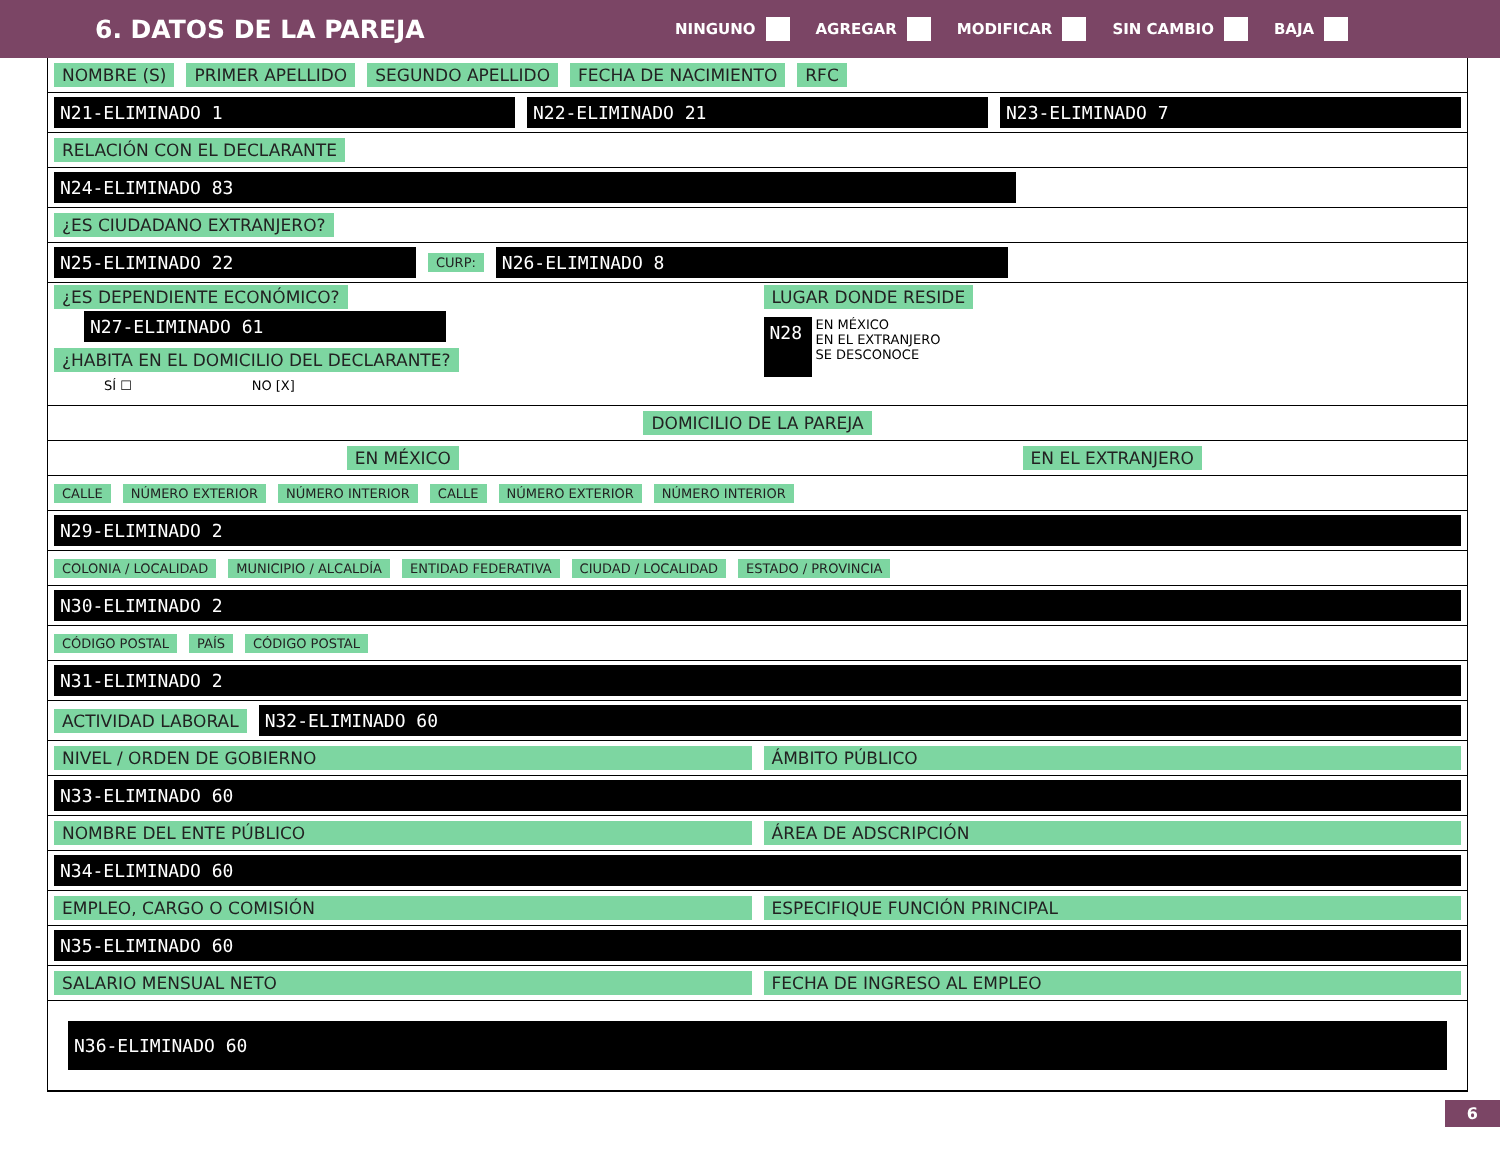6. DATOS DE LA PAREJA
NINGUNO AGREGAR MODIFICAR SIN CAMBIO BAJA
NOMBRE (S) PRIMER APELLIDO SEGUNDO APELLIDO FECHA DE NACIMIENTO RFC
N21-ELIMINADO 1 N22-ELIMINADO 21 N23-ELIMINADO 7
RELACIÓN CON EL DECLARANTE
N24-ELIMINADO 83
¿ES CIUDADANO EXTRANJERO?
N25-ELIMINADO 22 CURP: N26-ELIMINADO 8
¿ES DEPENDIENTE ECONÓMICO?
N27-ELIMINADO 61
¿HABITA EN EL DOMICILIO DEL DECLARANTE?
SÍ ☐ NO [X]
LUGAR DONDE RESIDE
N28 EN MÉXICO
EN EL EXTRANJERO
SE DESCONOCE
DOMICILIO DE LA PAREJA
EN MÉXICO EN EL EXTRANJERO
CALLE NÚMERO EXTERIOR NÚMERO INTERIOR CALLE NÚMERO EXTERIOR NÚMERO INTERIOR
N29-ELIMINADO 2
COLONIA / LOCALIDAD MUNICIPIO / ALCALDÍA ENTIDAD FEDERATIVA CIUDAD / LOCALIDAD ESTADO / PROVINCIA
N30-ELIMINADO 2
CÓDIGO POSTAL PAÍS CÓDIGO POSTAL
N31-ELIMINADO 2
ACTIVIDAD LABORAL N32-ELIMINADO 60
NIVEL / ORDEN DE GOBIERNO ÁMBITO PÚBLICO
N33-ELIMINADO 60
NOMBRE DEL ENTE PÚBLICO ÁREA DE ADSCRIPCIÓN
N34-ELIMINADO 60
EMPLEO, CARGO O COMISIÓN ESPECIFIQUE FUNCIÓN PRINCIPAL
N35-ELIMINADO 60
SALARIO MENSUAL NETO FECHA DE INGRESO AL EMPLEO
N36-ELIMINADO 60
6